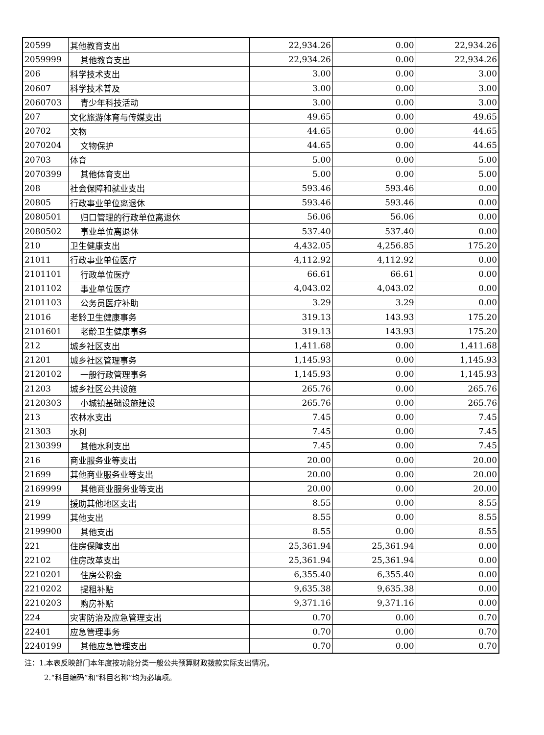| 20599 | 其他教育支出 | 22,934.26 | 0.00 | 22,934.26 |
| 2059999 | 其他教育支出 | 22,934.26 | 0.00 | 22,934.26 |
| 206 | 科学技术支出 | 3.00 | 0.00 | 3.00 |
| 20607 | 科学技术普及 | 3.00 | 0.00 | 3.00 |
| 2060703 | 青少年科技活动 | 3.00 | 0.00 | 3.00 |
| 207 | 文化旅游体育与传媒支出 | 49.65 | 0.00 | 49.65 |
| 20702 | 文物 | 44.65 | 0.00 | 44.65 |
| 2070204 | 文物保护 | 44.65 | 0.00 | 44.65 |
| 20703 | 体育 | 5.00 | 0.00 | 5.00 |
| 2070399 | 其他体育支出 | 5.00 | 0.00 | 5.00 |
| 208 | 社会保障和就业支出 | 593.46 | 593.46 | 0.00 |
| 20805 | 行政事业单位离退休 | 593.46 | 593.46 | 0.00 |
| 2080501 | 归口管理的行政单位离退休 | 56.06 | 56.06 | 0.00 |
| 2080502 | 事业单位离退休 | 537.40 | 537.40 | 0.00 |
| 210 | 卫生健康支出 | 4,432.05 | 4,256.85 | 175.20 |
| 21011 | 行政事业单位医疗 | 4,112.92 | 4,112.92 | 0.00 |
| 2101101 | 行政单位医疗 | 66.61 | 66.61 | 0.00 |
| 2101102 | 事业单位医疗 | 4,043.02 | 4,043.02 | 0.00 |
| 2101103 | 公务员医疗补助 | 3.29 | 3.29 | 0.00 |
| 21016 | 老龄卫生健康事务 | 319.13 | 143.93 | 175.20 |
| 2101601 | 老龄卫生健康事务 | 319.13 | 143.93 | 175.20 |
| 212 | 城乡社区支出 | 1,411.68 | 0.00 | 1,411.68 |
| 21201 | 城乡社区管理事务 | 1,145.93 | 0.00 | 1,145.93 |
| 2120102 | 一般行政管理事务 | 1,145.93 | 0.00 | 1,145.93 |
| 21203 | 城乡社区公共设施 | 265.76 | 0.00 | 265.76 |
| 2120303 | 小城镇基础设施建设 | 265.76 | 0.00 | 265.76 |
| 213 | 农林水支出 | 7.45 | 0.00 | 7.45 |
| 21303 | 水利 | 7.45 | 0.00 | 7.45 |
| 2130399 | 其他水利支出 | 7.45 | 0.00 | 7.45 |
| 216 | 商业服务业等支出 | 20.00 | 0.00 | 20.00 |
| 21699 | 其他商业服务业等支出 | 20.00 | 0.00 | 20.00 |
| 2169999 | 其他商业服务业等支出 | 20.00 | 0.00 | 20.00 |
| 219 | 援助其他地区支出 | 8.55 | 0.00 | 8.55 |
| 21999 | 其他支出 | 8.55 | 0.00 | 8.55 |
| 2199900 | 其他支出 | 8.55 | 0.00 | 8.55 |
| 221 | 住房保障支出 | 25,361.94 | 25,361.94 | 0.00 |
| 22102 | 住房改革支出 | 25,361.94 | 25,361.94 | 0.00 |
| 2210201 | 住房公积金 | 6,355.40 | 6,355.40 | 0.00 |
| 2210202 | 提租补贴 | 9,635.38 | 9,635.38 | 0.00 |
| 2210203 | 购房补贴 | 9,371.16 | 9,371.16 | 0.00 |
| 224 | 灾害防治及应急管理支出 | 0.70 | 0.00 | 0.70 |
| 22401 | 应急管理事务 | 0.70 | 0.00 | 0.70 |
| 2240199 | 其他应急管理支出 | 0.70 | 0.00 | 0.70 |
注：1.本表反映部门本年度按功能分类一般公共预算财政拨款实际支出情况。
2.“科目编码”和“科目名称”均为必填项。